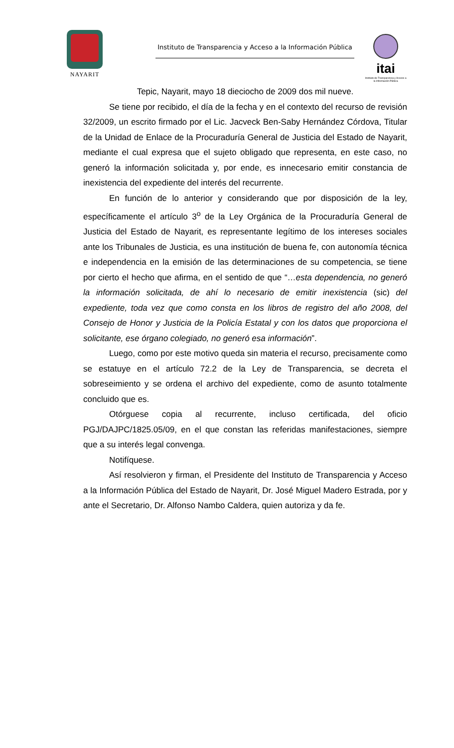NAYARIT
Instituto de Transparencia y Acceso a la Información Pública
itai
Instituto de Transparencia y Acceso a la Información Pública
Tepic, Nayarit, mayo 18 dieciocho de 2009 dos mil nueve.
Se tiene por recibido, el día de la fecha y en el contexto del recurso de revisión 32/2009, un escrito firmado por el Lic. Jacveck Ben-Saby Hernández Córdova, Titular de la Unidad de Enlace de la Procuraduría General de Justicia del Estado de Nayarit, mediante el cual expresa que el sujeto obligado que representa, en este caso, no generó la información solicitada y, por ende, es innecesario emitir constancia de inexistencia del expediente del interés del recurrente.
En función de lo anterior y considerando que por disposición de la ley, específicamente el artículo 3<sup>o</sup> de la Ley Orgánica de la Procuraduría General de Justicia del Estado de Nayarit, es representante legítimo de los intereses sociales ante los Tribunales de Justicia, es una institución de buena fe, con autonomía técnica e independencia en la emisión de las determinaciones de su competencia, se tiene por cierto el hecho que afirma, en el sentido de que “…esta dependencia, no generó la información solicitada, de ahí lo necesario de emitir inexistencia (sic) del expediente, toda vez que como consta en los libros de registro del año 2008, del Consejo de Honor y Justicia de la Policía Estatal y con los datos que proporciona el solicitante, ese órgano colegiado, no generó esa información”.
Luego, como por este motivo queda sin materia el recurso, precisamente como se estatuye en el artículo 72.2 de la Ley de Transparencia, se decreta el sobreseimiento y se ordena el archivo del expediente, como de asunto totalmente concluido que es.
Otórguese copia al recurrente, incluso certificada, del oficio PGJ/DAJPC/1825.05/09, en el que constan las referidas manifestaciones, siempre que a su interés legal convenga.
Notifíquese.
Así resolvieron y firman, el Presidente del Instituto de Transparencia y Acceso a la Información Pública del Estado de Nayarit, Dr. José Miguel Madero Estrada, por y ante el Secretario, Dr. Alfonso Nambo Caldera, quien autoriza y da fe.